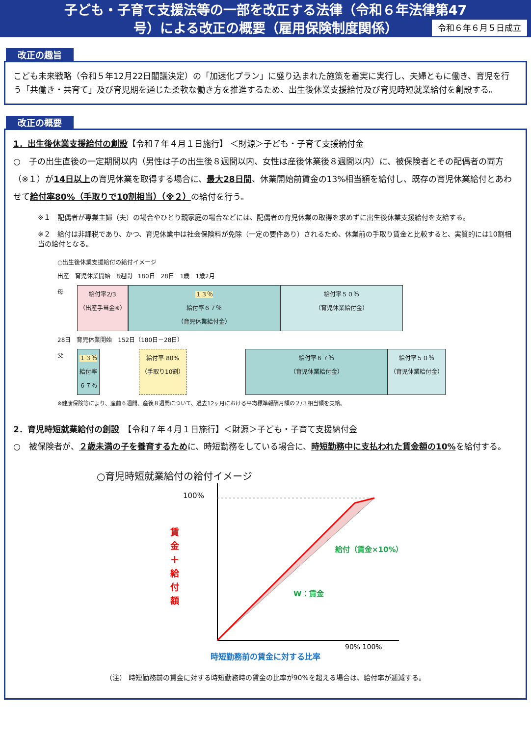子ども・子育て支援法等の一部を改正する法律（令和６年法律第47
号）による改正の概要（雇用保険制度関係）
令和６年６月５日成立
改正の趣旨
こども未来戦略（令和５年12月22日閣議決定）の「加速化プラン」に盛り込まれた施策を着実に実行し、夫婦ともに働き、育児を行う「共働き・共育て」及び育児期を通じた柔軟な働き方を推進するため、出生後休業支援給付及び育児時短就業給付を創設する。
改正の概要
1．出生後休業支援給付の創設【令和７年４月１日施行】 ＜財源＞子ども・子育て支援納付金
○　子の出生直後の一定期間以内（男性は子の出生後８週間以内、女性は産後休業後８週間以内）に、被保険者とその配偶者の両方（※１）が14日以上の育児休業を取得する場合に、最大28日間、休業開始前賃金の13%相当額を給付し、既存の育児休業給付とあわせて給付率80%（手取りで10割相当）（※２）の給付を行う。
※１　配偶者が専業主婦（夫）の場合やひとり親家庭の場合などには、配偶者の育児休業の取得を求めずに出生後休業支援給付を支給する。
※２　給付は非課税であり、かつ、育児休業中は社会保険料が免除（一定の要件あり）されるため、休業前の手取り賃金と比較すると、実質的には10割相当の給付となる。
○出生後休業支援給付の給付イメージ
出産　育児休業開始　8週間　180日　28日　1歳　1歳2月
母
給付率2/3
（出産手当金※）
１３％
給付率６７％
（育児休業給付金）
給付率５０％
（育児休業給付金）
28日　育児休業開始　152日（180日－28日）
父
１３％
給付率
６７％
給付率 80%
（手取り10割）
給付率６７％
（育児休業給付金）
給付率５０％
（育児休業給付金）
※健康保険等により、産前６週間、産後８週間について、過去12ヶ月における平均標準報酬月額の２/３相当額を支給。
2．育児時短就業給付の創設　【令和７年４月１日施行】＜財源＞子ども・子育て支援納付金
○　被保険者が、２歳未満の子を養育するために、時短勤務をしている場合に、時短勤務中に支払われた賃金額の10% を給付する。
○育児時短就業給付の給付イメージ
賃金＋給付額
100%
給付（賃金×10%）
W：賃金
90% 100%
時短勤務前の賃金に対する比率
（注） 時短勤務前の賃金に対する時短勤務時の賃金の比率が90%を超える場合は、給付率が逓減する。